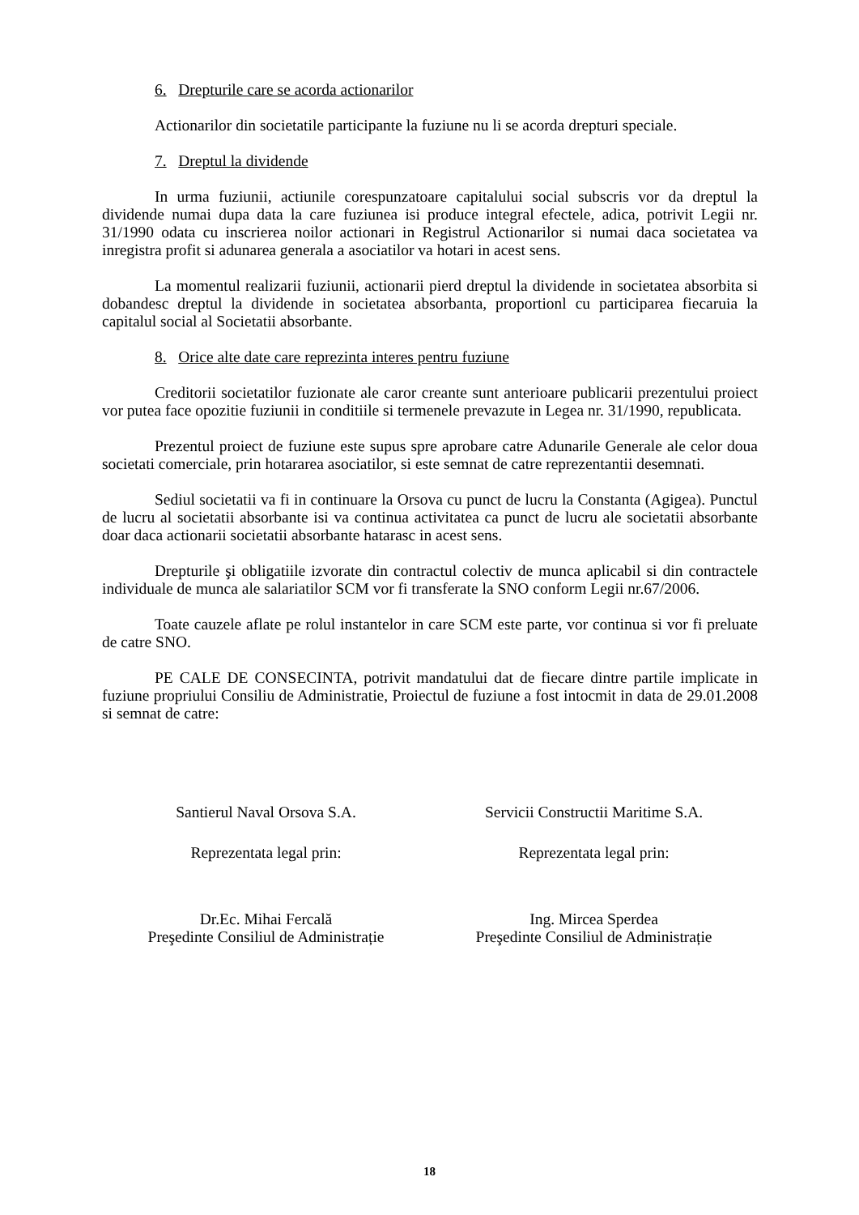6. Drepturile care se acorda actionarilor
Actionarilor din societatile participante la fuziune nu li se acorda drepturi speciale.
7. Dreptul la dividende
In urma fuziunii, actiunile corespunzatoare capitalului social subscris vor da dreptul la dividende numai dupa data la care fuziunea isi produce integral efectele, adica, potrivit Legii nr. 31/1990 odata cu inscrierea noilor actionari in Registrul Actionarilor si numai daca societatea va inregistra profit si adunarea generala a asociatilor va hotari in acest sens.
La momentul realizarii fuziunii, actionarii pierd dreptul la dividende in societatea absorbita si dobandesc dreptul la dividende in societatea absorbanta, proportionl cu participarea fiecaruia la capitalul social al Societatii absorbante.
8. Orice alte date care reprezinta interes pentru fuziune
Creditorii societatilor fuzionate ale caror creante sunt anterioare publicarii prezentului proiect vor putea face opozitie fuziunii in conditiile si termenele prevazute in Legea nr. 31/1990, republicata.
Prezentul proiect de fuziune este supus spre aprobare catre Adunarile Generale ale celor doua societati comerciale, prin hotararea asociatilor, si este semnat de catre reprezentantii desemnati.
Sediul societatii va fi in continuare la Orsova cu punct de lucru la Constanta (Agigea). Punctul de lucru al societatii absorbante isi va continua activitatea ca punct de lucru ale societatii absorbante doar daca actionarii societatii absorbante hatarasc in acest sens.
Drepturile şi obligatiile izvorate din contractul colectiv de munca aplicabil si din contractele individuale de munca ale salariatilor SCM vor fi transferate la SNO conform Legii nr.67/2006.
Toate cauzele aflate pe rolul instantelor in care SCM este parte, vor continua si vor fi preluate de catre SNO.
PE CALE DE CONSECINTA, potrivit mandatului dat de fiecare dintre partile implicate in fuziune propriului Consiliu de Administratie, Proiectul de fuziune a fost intocmit in data de 29.01.2008 si semnat de catre:
Santierul Naval Orsova S.A.
Reprezentata legal prin:
Dr.Ec. Mihai Fercală
Preşedinte Consiliul de Administrație
Servicii Constructii Maritime S.A.
Reprezentata legal prin:
Ing. Mircea Sperdea
Preşedinte Consiliul de Administrație
18